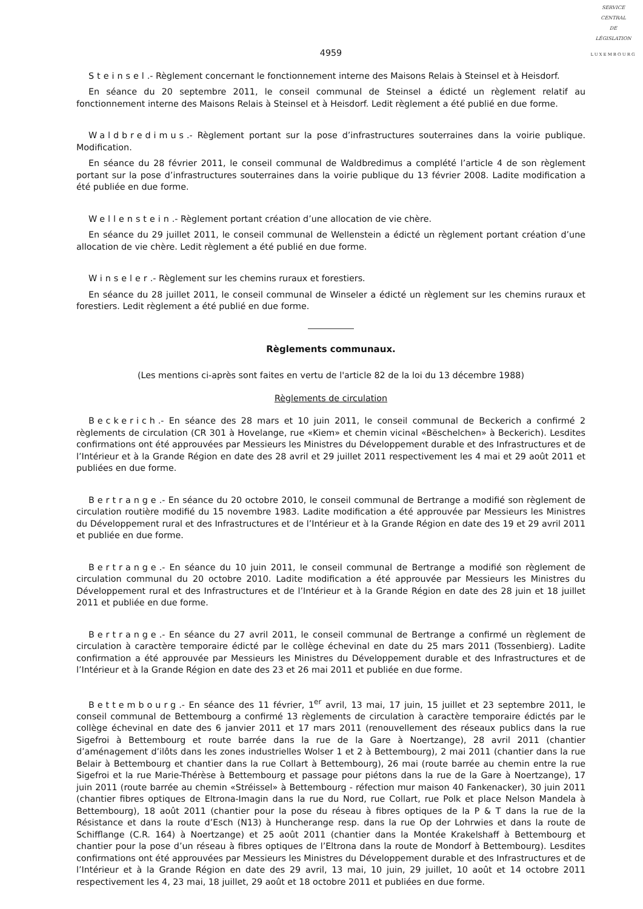SERVICE
CENTRAL
DE
LÉGISLATION
LUXEMBOURG
4959
Steinsel.- Règlement concernant le fonctionnement interne des Maisons Relais à Steinsel et à Heisdorf.
En séance du 20 septembre 2011, le conseil communal de Steinsel a édicté un règlement relatif au fonctionnement interne des Maisons Relais à Steinsel et à Heisdorf. Ledit règlement a été publié en due forme.
Waldbredimus.- Règlement portant sur la pose d’infrastructures souterraines dans la voirie publique. Modification.
En séance du 28 février 2011, le conseil communal de Waldbredimus a complété l’article 4 de son règlement portant sur la pose d’infrastructures souterraines dans la voirie publique du 13 février 2008. Ladite modification a été publiée en due forme.
Wellenstein.- Règlement portant création d’une allocation de vie chère.
En séance du 29 juillet 2011, le conseil communal de Wellenstein a édicté un règlement portant création d’une allocation de vie chère. Ledit règlement a été publié en due forme.
Winseler.- Règlement sur les chemins ruraux et forestiers.
En séance du 28 juillet 2011, le conseil communal de Winseler a édicté un règlement sur les chemins ruraux et forestiers. Ledit règlement a été publié en due forme.
Règlements communaux.
(Les mentions ci-après sont faites en vertu de l'article 82 de la loi du 13 décembre 1988)
Règlements de circulation
Beckerich.- En séance des 28 mars et 10 juin 2011, le conseil communal de Beckerich a confirmé 2 règlements de circulation (CR 301 à Hovelange, rue «Kiem» et chemin vicinal «Bëschelchen» à Beckerich). Lesdites confirmations ont été approuvées par Messieurs les Ministres du Développement durable et des Infrastructures et de l’Intérieur et à la Grande Région en date des 28 avril et 29 juillet 2011 respectivement les 4 mai et 29 août 2011 et publiées en due forme.
Bertrange.- En séance du 20 octobre 2010, le conseil communal de Bertrange a modifié son règlement de circulation routière modifié du 15 novembre 1983. Ladite modification a été approuvée par Messieurs les Ministres du Développement rural et des Infrastructures et de l’Intérieur et à la Grande Région en date des 19 et 29 avril 2011 et publiée en due forme.
Bertrange.- En séance du 10 juin 2011, le conseil communal de Bertrange a modifié son règlement de circulation communal du 20 octobre 2010. Ladite modification a été approuvée par Messieurs les Ministres du Développement rural et des Infrastructures et de l’Intérieur et à la Grande Région en date des 28 juin et 18 juillet 2011 et publiée en due forme.
Bertrange.- En séance du 27 avril 2011, le conseil communal de Bertrange a confirmé un règlement de circulation à caractère temporaire édicté par le collège échevinal en date du 25 mars 2011 (Tossenbierg). Ladite confirmation a été approuvée par Messieurs les Ministres du Développement durable et des Infrastructures et de l’Intérieur et à la Grande Région en date des 23 et 26 mai 2011 et publiée en due forme.
Bettembourg.- En séance des 11 février, 1<sup>er</sup> avril, 13 mai, 17 juin, 15 juillet et 23 septembre 2011, le conseil communal de Bettembourg a confirmé 13 règlements de circulation à caractère temporaire édictés par le collège échevinal en date des 6 janvier 2011 et 17 mars 2011 (renouvellement des réseaux publics dans la rue Sigefroi à Bettembourg et route barrée dans la rue de la Gare à Noertzange), 28 avril 2011 (chantier d’aménagement d’ilôts dans les zones industrielles Wolser 1 et 2 à Bettembourg), 2 mai 2011 (chantier dans la rue Belair à Bettembourg et chantier dans la rue Collart à Bettembourg), 26 mai (route barrée au chemin entre la rue Sigefroi et la rue Marie-Thérèse à Bettembourg et passage pour piétons dans la rue de la Gare à Noertzange), 17 juin 2011 (route barrée au chemin «Stréissel» à Bettembourg - réfection mur maison 40 Fankenacker), 30 juin 2011 (chantier fibres optiques de Eltrona-Imagin dans la rue du Nord, rue Collart, rue Polk et place Nelson Mandela à Bettembourg), 18 août 2011 (chantier pour la pose du réseau à fibres optiques de la P & T dans la rue de la Résistance et dans la route d’Esch (N13) à Huncherange resp. dans la rue Op der Lohrwies et dans la route de Schifflange (C.R. 164) à Noertzange) et 25 août 2011 (chantier dans la Montée Krakelshaff à Bettembourg et chantier pour la pose d’un réseau à fibres optiques de l’Eltrona dans la route de Mondorf à Bettembourg). Lesdites confirmations ont été approuvées par Messieurs les Ministres du Développement durable et des Infrastructures et de l’Intérieur et à la Grande Région en date des 29 avril, 13 mai, 10 juin, 29 juillet, 10 août et 14 octobre 2011 respectivement les 4, 23 mai, 18 juillet, 29 août et 18 octobre 2011 et publiées en due forme.